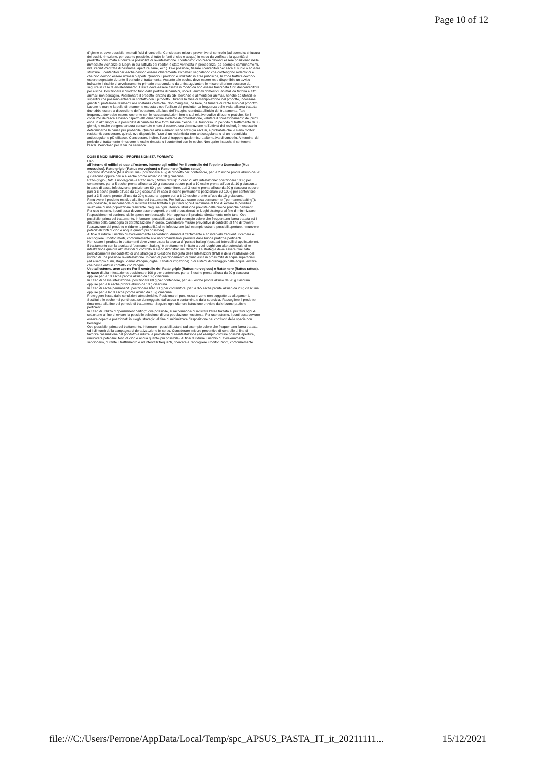Page 10 of 12
d'igiene e, dove possibile, metodi fisici di controllo. Considerare misure preventive di controllo (ad esempio: chiusura dei buchi, rimozione, per quanto possibile, di tutte le fonti di cibo e acqua) in modo da verificare la quantità di prodotto consumata e ridurre la possibilità di re-infestazione. I contenitori con l'esca devono essere posizionati nelle immediate vicinanze di luoghi in cui l'attività dei roditori è stata verificata in precedenza (ad esempio camminamenti, nidi, recinti d'entrata di bestiame, aperture, tane, ecc.). Ove possibile, fissare i contenitori per esca al suolo o ad altre strutture. I contenitori per esche devono essere chiaramente etichettati segnalando che contengono rodenticidi e che non devono essere rimossi o aperti. Quando il prodotto è utilizzato in aree pubbliche, le zone trattate devono essere segnalate durante il periodo di trattamento. Accanto alle esche, deve essere reso disponibile un avviso indicante il rischio di avvelenamento primario e secondario da anticoagulante e le misure di primo soccorso da seguire in caso di avvelenamento. L'esca deve essere fissata in modo da non essere trascinata fuori dal contenitore per esche. Posizionare il prodotto fuori dalla portata di bambini, uccelli, animali domestici, animali da fattoria e altri animali non bersaglio. Posizionare il prodotto lontano da cibi, bevande e alimenti per animali, nonché da utensili o superfici che possono entrare in contatto con il prodotto. Durante la fase di manipolazione del prodotto, indossare guanti di protezione resistenti alle sostanze chimiche. Non mangiare, né bere, né fumare durante l'uso del prodotto. Lavare le mani e la pelle direttamente esposta dopo l'utilizzo del prodotto. La frequenza delle visite all'area trattata dovrebbe essere a discrezione dell'operatore, alla luce dell'indagine condotta all'inizio del trattamento. Tale frequenza dovrebbe essere coerente con le raccomandazioni fornite dal relativo codice di buone pratiche. Se il consumo dell'esca è basso rispetto alla dimensione evidente dell'infestazione, valutare il riposizionamento dei punti esca in altri luoghi e la possibilità di cambiare tipo formulazione d'esca. Se, trascorso un periodo di trattamento di 35 giorni, le esche vengono ancora consumate e non si osserva una diminuzione nell'attività dei roditori, è necessario determinarne la causa più probabile. Qualora altri elementi siano stati già esclusi, è probabile che vi siano roditori resistenti: considerare, quindi, ove disponibile, l'uso di un rodenticida non-anticoagulante o di un rodenticida anticoagulante più efficace. Considerare, inoltre, l'uso di trappole quale misura alternativa di controllo. Al termine del periodo di trattamento rimuovere le esche rimaste o i contenitori con le esche. Non aprire i sacchetti contenenti l'esca. Pericoloso per la fauna selvatica.
DOSI E MODI IMPIEGO - PROFESSIONISTA FORMATO
Uso
all'interno di edifici ed uso all'esterno, intorno agli edifici Per il controllo del Topolino Domestico (Mus musculus), Ratto grigio (Rattus norvegicus) e Ratto nero (Rattus rattus).
Topolino domestico (Mus musculus): posizionare 40 g di prodotto per contenitore, pari a 2 esche pronte all'uso da 20 g ciascuna oppure pari a 4 esche pronte all'uso da 10 g ciascuna.
Ratto grigio (Rattus norvegicus) e Ratto nero (Rattus rattus): in caso di alta infestazione: posizionare 100 g per contenitore, pari a 5 esche pronte all'uso da 20 g ciascuna oppure pari a 10 esche pronte all'uso da 10 g ciascuna; in caso di bassa infestazione: posizionare 60 g per contenitore, pari 3 esche pronte all'uso da 20 g ciascuna oppure pari a 6 esche pronte all'uso da 10 g ciascuna; in caso di esche permanenti: posizionare 60-100 g per contenitore, pari a 3-5 esche pronte all'uso da 20 g ciascuna oppure pari a 6-10 esche pronte all'uso da 10 g ciascuna.
Rimuovere il prodotto residuo alla fine del trattamento. Per l'utilizzo come esca permanente ("permanent baiting"): ove possibile, si raccomanda di rivisitare l'area trattata al più tardi ogni 4 settimane al fine di evitare la possibile selezione di una popolazione resistente. Seguire ogni ulteriore istruzione previste dalle buone pratiche pertinenti.
Per uso esterno, i punti esca devono essere coperti, protetti e posizionati in luoghi strategici al fine di minimizzare l'esposizione nei confronti delle specie non bersaglio. Non applicare il prodotto direttamente nelle tane. Ove possibile, prima del trattamento, informare i possibili astanti (ad esempio coloro che frequentano l'area trattata ed i dintorni) della campagna di derattizzazione in corso. Considerare misure preventive di controllo al fine di favorire l'assunzione del prodotto e ridurre la probabilità di re-infestazione (ad esempio ostruire possibili aperture, rimuovere potenziali fonti di cibo e acqua quanto più possibile).
Al fine di ridurre il rischio di avvelenamento secondario, durante il trattamento e ad intervalli frequenti, ricercare e raccogliere i roditori morti, conformemente alle raccomandazioni previste dalle buone pratiche pertinenti.
Non usare il prodotto in trattamenti dove viene usata la tecnica di 'pulsed baiting' (esca ad intervalli di applicazione).
Il trattamento con la tecnica di 'permanent baiting' è strettamente limitato a quei luoghi con alto potenziale di re-infestazione qualora altri metodi di controllo si siano dimostrati insufficienti. La strategia deve essere rivalutata periodicamente nel contesto di una strategia di Gestione Integrata delle Infestazioni (IPM) e della valutazione del rischio di una possibile re-infestazione. In caso di posizionamento di punti esca in prossimità di acque superficiali (ad esempio fiumi, stagni, canali d'acqua, dighe, canali di irrigazione) o di sistemi di drenaggio delle acque, evitare che l'esca entri in contatto con l'acqua.
Uso all'esterno, aree aperte Per il controllo del Ratto grigio (Rattus norvegicus) e Ratto nero (Rattus rattus).
In caso di alta infestazione: posizionare 100 g per contenitore, pari a 5 esche pronte all'uso da 20 g ciascuna oppure pari a 10 esche pronte all'uso da 10 g ciascuna.
In caso di bassa infestazione: posizionare 60 g per contenitore, pari a 3 esche pronte all'uso da 20 g ciascuna oppure pari a 6 esche pronte all'uso da 10 g ciascuna.
In caso di esche permanenti: posizionare 60-100 g per contenitore, pari a 3-5 esche pronte all'uso da 20 g ciascuna oppure pari a 6-10 esche pronte all'uso da 10 g ciascuna.
Proteggere l'esca dalle condizioni atmosferiche. Posizionare i punti esca in zone non soggette ad allagamenti. Sostituire le esche nei punti esca se danneggiate dall'acqua o contaminate dalla sporcizia. Raccogliere il prodotto rimanente alla fine del periodo di trattamento. Seguire ogni ulteriore istruzione previste dalle buone pratiche pertinenti.
In caso di utilizzo di "permanent baiting": ove possibile, si raccomanda di rivisitare l'area trattata al più tardi ogni 4 settimane al fine di evitare la possibile selezione di una popolazione resistente. Per uso esterno, i punti esca devono essere coperti e posizionati in luoghi strategici al fine di minimizzare l'esposizione nei confronti delle specie non bersaglio.
Ove possibile, prima del trattamento, informare i possibili astanti (ad esempio coloro che frequentano l'area trattata ed i dintorni) della campagna di derattizzazione in corso. Considerare misure preventive di controllo al fine di favorire l'assunzione del prodotto e ridurre la probabilità di re-infestazione (ad esempio ostruire possibili aperture, rimuovere potenziali fonti di cibo e acqua quanto più possibile). Al fine di ridurre il rischio di avvelenamento secondario, durante il trattamento e ad intervalli frequenti, ricercare e raccogliere i roditori morti, conformemente
file:///C:/Users/Perrone/AppData/Local/Temp/spc_APSUS_PASTA_IT_it_20211111... 15/12/2021